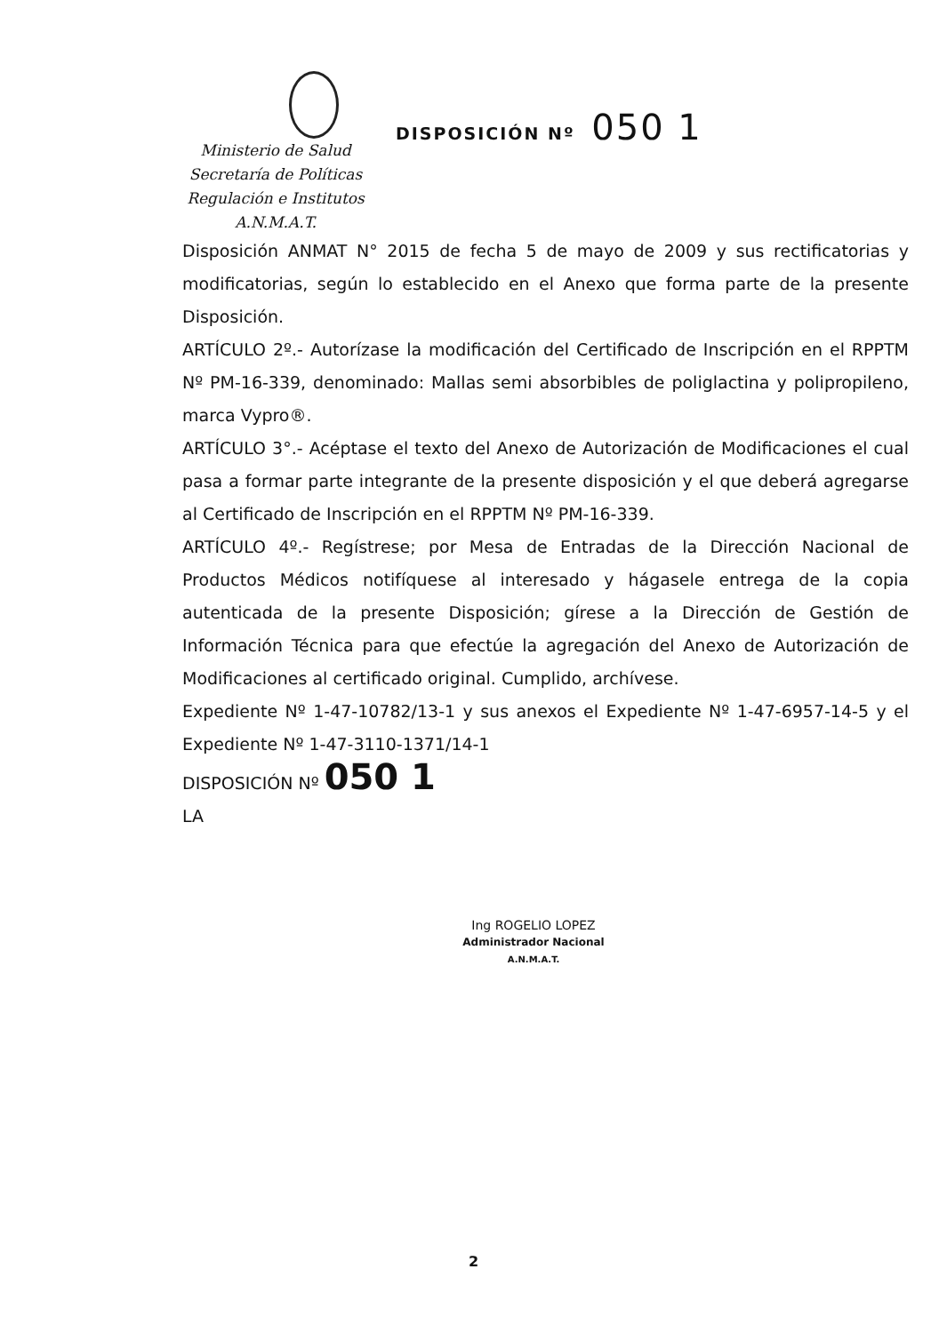Ministerio de Salud
Secretaría de Políticas
Regulación e Institutos
A.N.M.A.T.
DISPOSICIÓN Nº 050 1
Disposición ANMAT N° 2015 de fecha 5 de mayo de 2009 y sus rectificatorias y modificatorias, según lo establecido en el Anexo que forma parte de la presente Disposición.
ARTÍCULO 2º.- Autorízase la modificación del Certificado de Inscripción en el RPPTM Nº PM-16-339, denominado: Mallas semi absorbibles de poliglactina y polipropileno, marca Vypro®.
ARTÍCULO 3°.- Acéptase el texto del Anexo de Autorización de Modificaciones el cual pasa a formar parte integrante de la presente disposición y el que deberá agregarse al Certificado de Inscripción en el RPPTM Nº PM-16-339.
ARTÍCULO 4º.- Regístrese; por Mesa de Entradas de la Dirección Nacional de Productos Médicos notifíquese al interesado y hágasele entrega de la copia autenticada de la presente Disposición; gírese a la Dirección de Gestión de Información Técnica para que efectúe la agregación del Anexo de Autorización de Modificaciones al certificado original. Cumplido, archívese.
Expediente Nº 1-47-10782/13-1 y sus anexos el Expediente Nº 1-47-6957-14-5 y el Expediente Nº 1-47-3110-1371/14-1
DISPOSICIÓN Nº 050 1
LA
Ing ROGELIO LOPEZ
Administrador Nacional
A.N.M.A.T.
2